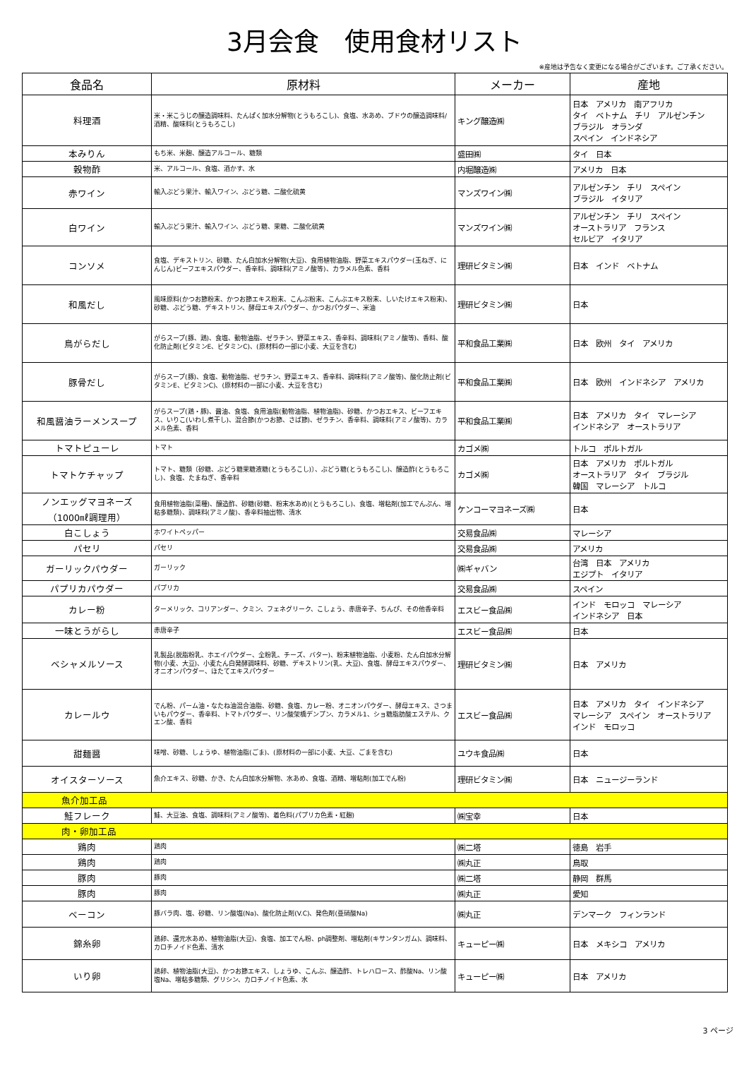3月会食　使用食材リスト
※産地は予告なく変更になる場合がございます。ご了承ください。
| 食品名 | 原材料 | メーカー | 産地 |
| --- | --- | --- | --- |
| 料理酒 | 米・米こうじの醸造調味料、たんぱく加水分解物(とうもろこし)、食塩、水あめ、ブドウの醸造調味料/酒精、酸味料(とうもろこし) | キング醸造㈱ | 日本 アメリカ 南アフリカ タイ ベトナム チリ アルゼンチン ブラジル オランダ スペイン インドネシア |
| 本みりん | もち米、米麹、醸造アルコール、糖類 | 盛田㈱ | タイ 日本 |
| 穀物酢 | 米、アルコール、食塩、酒かす、水 | 内堀醸造㈱ | アメリカ 日本 |
| 赤ワイン | 輸入ぶどう果汁、輸入ワイン、ぶどう糖、二酸化硫黄 | マンズワイン㈱ | アルゼンチン チリ スペイン ブラジル イタリア |
| 白ワイン | 輸入ぶどう果汁、輸入ワイン、ぶどう糖、果糖、二酸化硫黄 | マンズワイン㈱ | アルゼンチン チリ スペイン オーストラリア フランス セルビア イタリア |
| コンソメ | 食塩、デキストリン、砂糖、たん白加水分解物(大豆)、食用植物油脂、野菜エキスパウダー(玉ねぎ、にんじん)ビーフエキスパウダー、香辛料、調味料(アミノ酸等)、カラメル色素、香料 | 理研ビタミン㈱ | 日本 インド ベトナム |
| 和風だし | 風味原料(かつお節粉末、かつお節エキス粉末、こんぶ粉末、こんぶエキス粉末、しいたけエキス粉末)、砂糖、ぶどう糖、デキストリン、酵母エキスパウダー、かつおパウダー、米油 | 理研ビタミン㈱ | 日本 |
| 鳥がらだし | がらスープ(豚、鶏)、食塩、動物油脂、ゼラチン、野菜エキス、香辛料、調味料(アミノ酸等)、香料、酸化防止剤(ビタミンE、ビタミンC)、(原材料の一部に小麦、大豆を含む) | 平和食品工業㈱ | 日本 欧州 タイ アメリカ |
| 豚骨だし | がらスープ(豚)、食塩、動物油脂、ゼラチン、野菜エキス、香辛料、調味料(アミノ酸等)、酸化防止剤(ビタミンE、ビタミンC)、(原材料の一部に小麦、大豆を含む) | 平和食品工業㈱ | 日本 欧州 インドネシア アメリカ |
| 和風醤油ラーメンスープ | がらスープ(鶏・豚)、醤油、食塩、食用油脂(動物油脂、植物油脂)、砂糖、かつおエキス、ビーフエキス、いりこ(いわし煮干し)、混合節(かつお節、さば節)、ゼラチン、香辛料、調味料(アミノ酸等)、カラメル色素、香料 | 平和食品工業㈱ | 日本 アメリカ タイ マレーシア インドネシア オーストラリア |
| トマトピューレ | トマト | カゴメ㈱ | トルコ ポルトガル |
| トマトケチャップ | トマト、糖類〔砂糖、ぶどう糖果糖液糖(とうもろこし)〕、ぶどう糖(とうもろこし)、醸造酢(とうもろこし)、食塩、たまねぎ、香辛料 | カゴメ㈱ | 日本 アメリカ ポルトガル オーストラリア タイ ブラジル 韓国 マレーシア トルコ |
| ノンエッグマヨネーズ （1000㎖調理用） | 食用植物油脂(菜種)、醸造酢、砂糖(砂糖、粉末水あめ)(とうもろこし)、食塩、増粘剤(加工でんぷん、増粘多糖類)、調味料(アミノ酸)、香辛料抽出物、清水 | ケンコーマヨネーズ㈱ | 日本 |
| 白こしょう | ホワイトペッパー | 交易食品㈱ | マレーシア |
| パセリ | パセリ | 交易食品㈱ | アメリカ |
| ガーリックパウダー | ガーリック | ㈱ギャバン | 台湾 日本 アメリカ エジプト イタリア |
| パプリカパウダー | パプリカ | 交易食品㈱ | スペイン |
| カレー粉 | ターメリック、コリアンダー、クミン、フェネグリーク、こしょう、赤唐辛子、ちんぴ、その他香辛料 | エスビー食品㈱ | インド モロッコ マレーシア インドネシア 日本 |
| 一味とうがらし | 赤唐辛子 | エスビー食品㈱ | 日本 |
| ベシャメルソース | 乳製品(脱脂粉乳、ホエイパウダー、全粉乳、チーズ、バター)、粉末植物油脂、小麦粉、たん白加水分解物(小麦、大豆)、小麦たん白発酵調味料、砂糖、デキストリン(乳、大豆)、食塩、酵母エキスパウダー、オニオンパウダー、ほたてエキスパウダー | 理研ビタミン㈱ | 日本 アメリカ |
| カレールウ | でん粉、パーム油・なたね油混合油脂、砂糖、食塩、カレー粉、オニオンパウダー、酵母エキス、さつまいもパウダー、香辛料、トマトパウダー、リン酸架橋デンプン、カラメル1、ショ糖脂肪酸エステル、クエン酸、香料 | エスビー食品㈱ | 日本 アメリカ タイ インドネシア マレーシア スペイン オーストラリア インド モロッコ |
| 甜麺醤 | 味噌、砂糖、しょうゆ、植物油脂(ごま)、(原材料の一部に小麦、大豆、ごまを含む) | ユウキ食品㈱ | 日本 |
| オイスターソース | 魚介エキス、砂糖、かき、たん白加水分解物、水あめ、食塩、酒精、増粘剤(加工でん粉) | 理研ビタミン㈱ | 日本 ニュージーランド |
| 魚介加工品 | | | |
| 鮭フレーク | 鮭、大豆油、食塩、調味料(アミノ酸等)、着色料(パプリカ色素・紅麹) | ㈱宝幸 | 日本 |
| 肉・卵加工品 | | | |
| 鶏肉 | 鶏肉 | ㈱二塔 | 徳島 岩手 |
| 鶏肉 | 鶏肉 | ㈱丸正 | 鳥取 |
| 豚肉 | 豚肉 | ㈱二塔 | 静岡 群馬 |
| 豚肉 | 豚肉 | ㈱丸正 | 愛知 |
| ベーコン | 豚バラ肉、塩、砂糖、リン酸塩(Na)、酸化防止剤(V.C)、発色剤(亜硝酸Na) | ㈱丸正 | デンマーク フィンランド |
| 錦糸卵 | 鶏卵、還元水あめ、植物油脂(大豆)、食塩、加工でん粉、ph調整剤、増粘剤(キサンタンガム)、調味料、カロチノイド色素、清水 | キューピー㈱ | 日本 メキシコ アメリカ |
| いり卵 | 鶏卵、植物油脂(大豆)、かつお節エキス、しょうゆ、こんぶ、醸造酢、トレハロース、酢酸Na、リン酸塩Na、増粘多糖類、グリシン、カロチノイド色素、水 | キューピー㈱ | 日本 アメリカ |
3 ページ